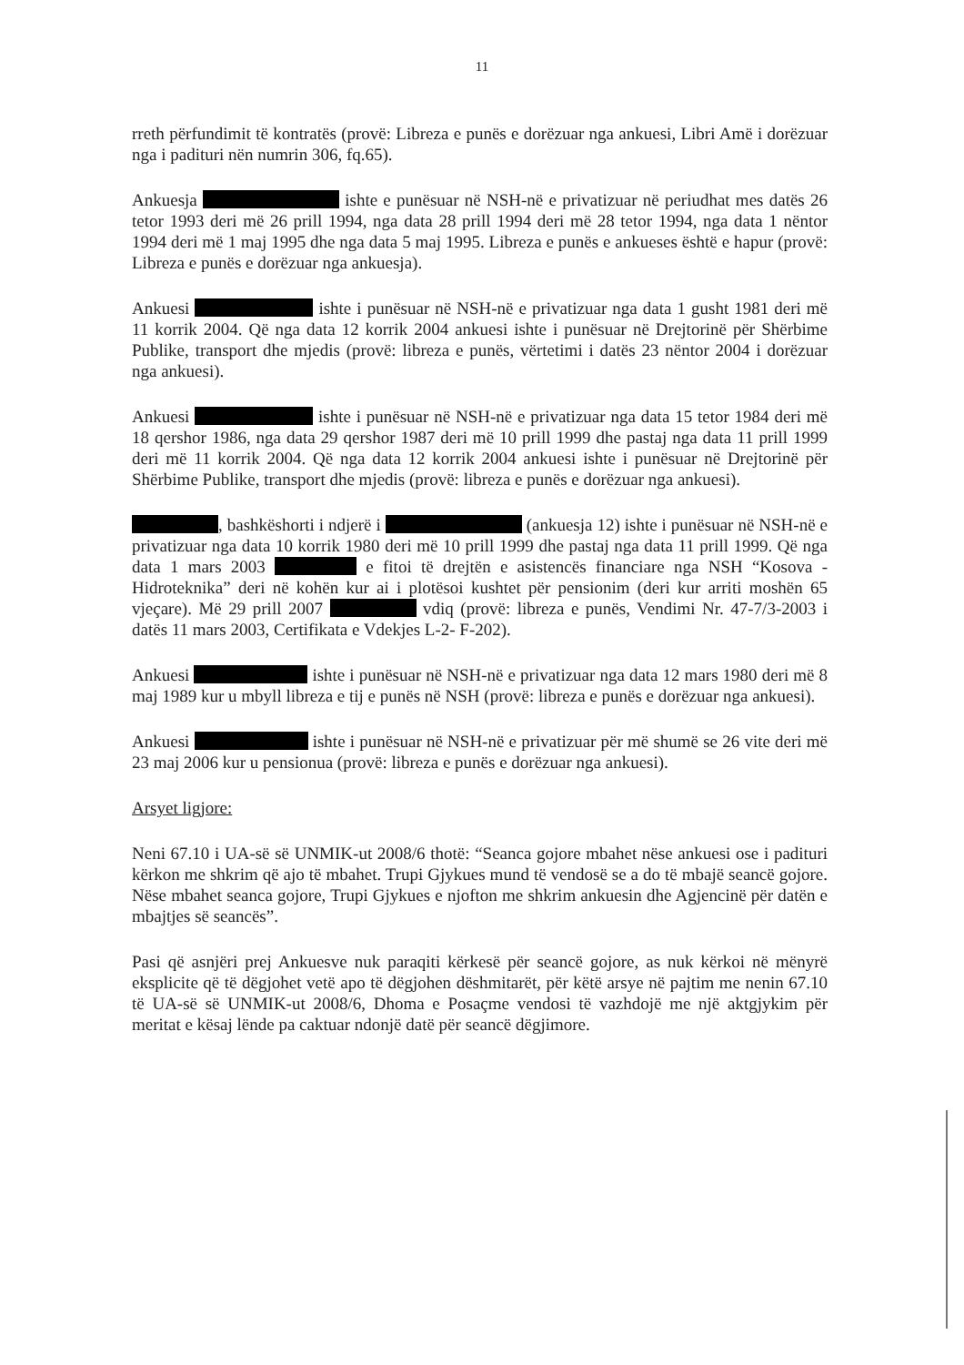11
rreth përfundimit të kontratës (provë: Libreza e punës e dorëzuar nga ankuesi, Libri Amë i dorëzuar nga i padituri nën numrin 306, fq.65).
Ankuesja ishte e punësuar në NSH-në e privatizuar në periudhat mes datës 26 tetor 1993 deri më 26 prill 1994, nga data 28 prill 1994 deri më 28 tetor 1994, nga data 1 nëntor 1994 deri më 1 maj 1995 dhe nga data 5 maj 1995. Libreza e punës e ankueses është e hapur (provë: Libreza e punës e dorëzuar nga ankuesja).
Ankuesi ishte i punësuar në NSH-në e privatizuar nga data 1 gusht 1981 deri më 11 korrik 2004. Që nga data 12 korrik 2004 ankuesi ishte i punësuar në Drejtorinë për Shërbime Publike, transport dhe mjedis (provë: libreza e punës, vërtetimi i datës 23 nëntor 2004 i dorëzuar nga ankuesi).
Ankuesi ishte i punësuar në NSH-në e privatizuar nga data 15 tetor 1984 deri më 18 qershor 1986, nga data 29 qershor 1987 deri më 10 prill 1999 dhe pastaj nga data 11 prill 1999 deri më 11 korrik 2004. Që nga data 12 korrik 2004 ankuesi ishte i punësuar në Drejtorinë për Shërbime Publike, transport dhe mjedis (provë: libreza e punës e dorëzuar nga ankuesi).
, bashkëshorti i ndjerë i (ankuesja 12) ishte i punësuar në NSH-në e privatizuar nga data 10 korrik 1980 deri më 10 prill 1999 dhe pastaj nga data 11 prill 1999. Që nga data 1 mars 2003 e fitoi të drejtën e asistencës financiare nga NSH “Kosova - Hidroteknika” deri në kohën kur ai i plotësoi kushtet për pensionim (deri kur arriti moshën 65 vjeçare). Më 29 prill 2007 vdiq (provë: libreza e punës, Vendimi Nr. 47-7/3-2003 i datës 11 mars 2003, Certifikata e Vdekjes L-2- F-202).
Ankuesi ishte i punësuar në NSH-në e privatizuar nga data 12 mars 1980 deri më 8 maj 1989 kur u mbyll libreza e tij e punës në NSH (provë: libreza e punës e dorëzuar nga ankuesi).
Ankuesi ishte i punësuar në NSH-në e privatizuar për më shumë se 26 vite deri më 23 maj 2006 kur u pensionua (provë: libreza e punës e dorëzuar nga ankuesi).
Arsyet ligjore:
Neni 67.10 i UA-së së UNMIK-ut 2008/6 thotë: “Seanca gojore mbahet nëse ankuesi ose i padituri kërkon me shkrim që ajo të mbahet. Trupi Gjykues mund të vendosë se a do të mbajë seancë gojore. Nëse mbahet seanca gojore, Trupi Gjykues e njofton me shkrim ankuesin dhe Agjencinë për datën e mbajtjes së seancës”.
Pasi që asnjëri prej Ankuesve nuk paraqiti kërkesë për seancë gojore, as nuk kërkoi në mënyrë eksplicite që të dëgjohet vetë apo të dëgjohen dëshmitarët, për këtë arsye në pajtim me nenin 67.10 të UA-së së UNMIK-ut 2008/6, Dhoma e Posaçme vendosi të vazhdojë me një aktgjykim për meritat e kësaj lënde pa caktuar ndonjë datë për seancë dëgjimore.